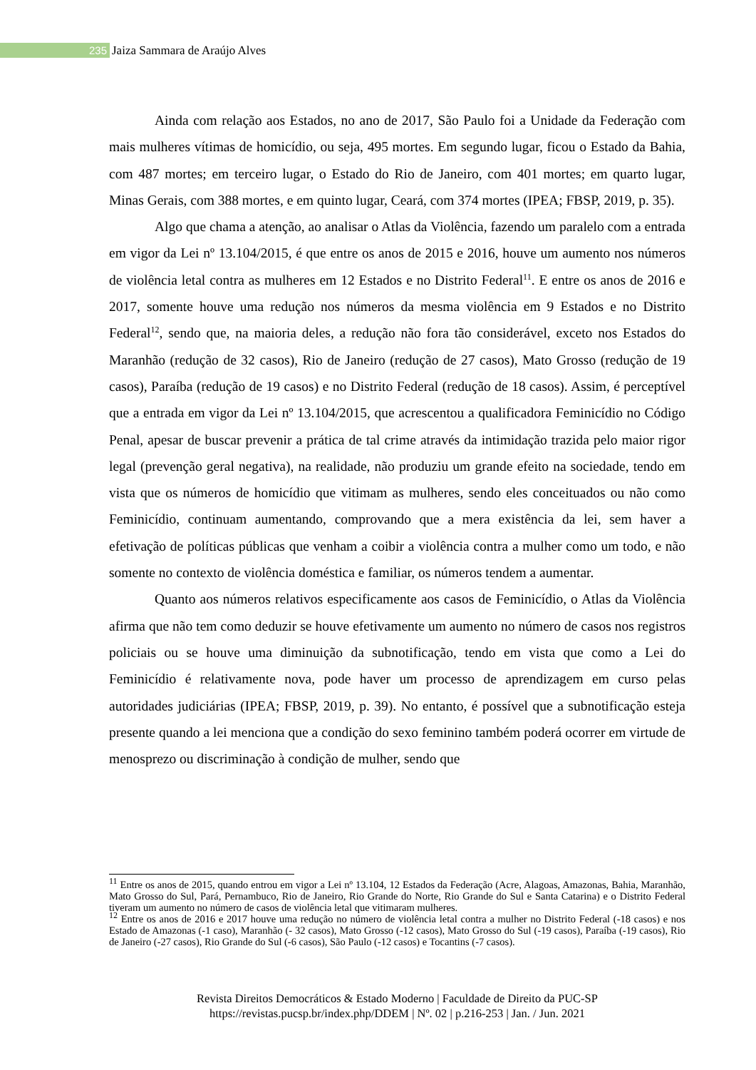235 Jaiza Sammara de Araújo Alves
Ainda com relação aos Estados, no ano de 2017, São Paulo foi a Unidade da Federação com mais mulheres vítimas de homicídio, ou seja, 495 mortes. Em segundo lugar, ficou o Estado da Bahia, com 487 mortes; em terceiro lugar, o Estado do Rio de Janeiro, com 401 mortes; em quarto lugar, Minas Gerais, com 388 mortes, e em quinto lugar, Ceará, com 374 mortes (IPEA; FBSP, 2019, p. 35).
Algo que chama a atenção, ao analisar o Atlas da Violência, fazendo um paralelo com a entrada em vigor da Lei nº 13.104/2015, é que entre os anos de 2015 e 2016, houve um aumento nos números de violência letal contra as mulheres em 12 Estados e no Distrito Federal<sup>11</sup>. E entre os anos de 2016 e 2017, somente houve uma redução nos números da mesma violência em 9 Estados e no Distrito Federal<sup>12</sup>, sendo que, na maioria deles, a redução não fora tão considerável, exceto nos Estados do Maranhão (redução de 32 casos), Rio de Janeiro (redução de 27 casos), Mato Grosso (redução de 19 casos), Paraíba (redução de 19 casos) e no Distrito Federal (redução de 18 casos). Assim, é perceptível que a entrada em vigor da Lei nº 13.104/2015, que acrescentou a qualificadora Feminicídio no Código Penal, apesar de buscar prevenir a prática de tal crime através da intimidação trazida pelo maior rigor legal (prevenção geral negativa), na realidade, não produziu um grande efeito na sociedade, tendo em vista que os números de homicídio que vitimam as mulheres, sendo eles conceituados ou não como Feminicídio, continuam aumentando, comprovando que a mera existência da lei, sem haver a efetivação de políticas públicas que venham a coibir a violência contra a mulher como um todo, e não somente no contexto de violência doméstica e familiar, os números tendem a aumentar.
Quanto aos números relativos especificamente aos casos de Feminicídio, o Atlas da Violência afirma que não tem como deduzir se houve efetivamente um aumento no número de casos nos registros policiais ou se houve uma diminuição da subnotificação, tendo em vista que como a Lei do Feminicídio é relativamente nova, pode haver um processo de aprendizagem em curso pelas autoridades judiciárias (IPEA; FBSP, 2019, p. 39). No entanto, é possível que a subnotificação esteja presente quando a lei menciona que a condição do sexo feminino também poderá ocorrer em virtude de menosprezo ou discriminação à condição de mulher, sendo que
<sup>11</sup> Entre os anos de 2015, quando entrou em vigor a Lei nº 13.104, 12 Estados da Federação (Acre, Alagoas, Amazonas, Bahia, Maranhão, Mato Grosso do Sul, Pará, Pernambuco, Rio de Janeiro, Rio Grande do Norte, Rio Grande do Sul e Santa Catarina) e o Distrito Federal tiveram um aumento no número de casos de violência letal que vitimaram mulheres.
<sup>12</sup> Entre os anos de 2016 e 2017 houve uma redução no número de violência letal contra a mulher no Distrito Federal (-18 casos) e nos Estado de Amazonas (-1 caso), Maranhão (- 32 casos), Mato Grosso (-12 casos), Mato Grosso do Sul (-19 casos), Paraíba (-19 casos), Rio de Janeiro (-27 casos), Rio Grande do Sul (-6 casos), São Paulo (-12 casos) e Tocantins (-7 casos).
Revista Direitos Democráticos & Estado Moderno | Faculdade de Direito da PUC-SP
https://revistas.pucsp.br/index.php/DDEM | Nº. 02 | p.216-253 | Jan. / Jun. 2021